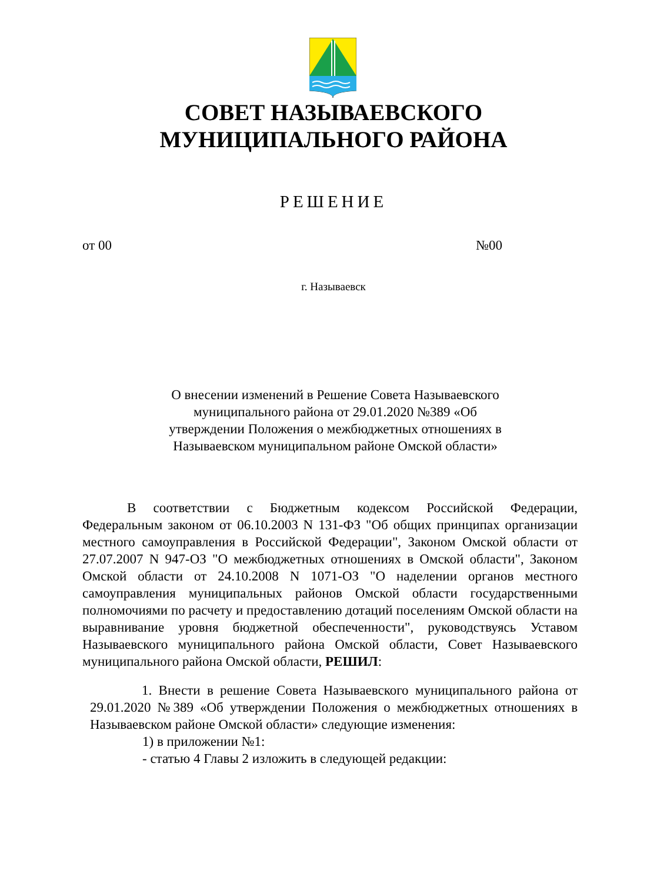СОВЕТ НАЗЫВАЕВСКОГО
МУНИЦИПАЛЬНОГО РАЙОНА
РЕШЕНИЕ
от 00 №00
г. Называевск
О внесении изменений в Решение Совета Называевского муниципального района от 29.01.2020 №389 «Об утверждении Положения о межбюджетных отношениях в Называевском муниципальном районе Омской области»
В соответствии с Бюджетным кодексом Российской Федерации, Федеральным законом от 06.10.2003 N 131-ФЗ "Об общих принципах организации местного самоуправления в Российской Федерации", Законом Омской области от 27.07.2007 N 947-ОЗ "О межбюджетных отношениях в Омской области", Законом Омской области от 24.10.2008 N 1071-ОЗ "О наделении органов местного самоуправления муниципальных районов Омской области государственными полномочиями по расчету и предоставлению дотаций поселениям Омской области на выравнивание уровня бюджетной обеспеченности", руководствуясь Уставом Называевского муниципального района Омской области, Совет Называевского муниципального района Омской области, РЕШИЛ:
1. Внести в решение Совета Называевского муниципального района от 29.01.2020 №389 «Об утверждении Положения о межбюджетных отношениях в Называевском районе Омской области» следующие изменения:
1) в приложении №1:
- статью 4 Главы 2 изложить в следующей редакции: